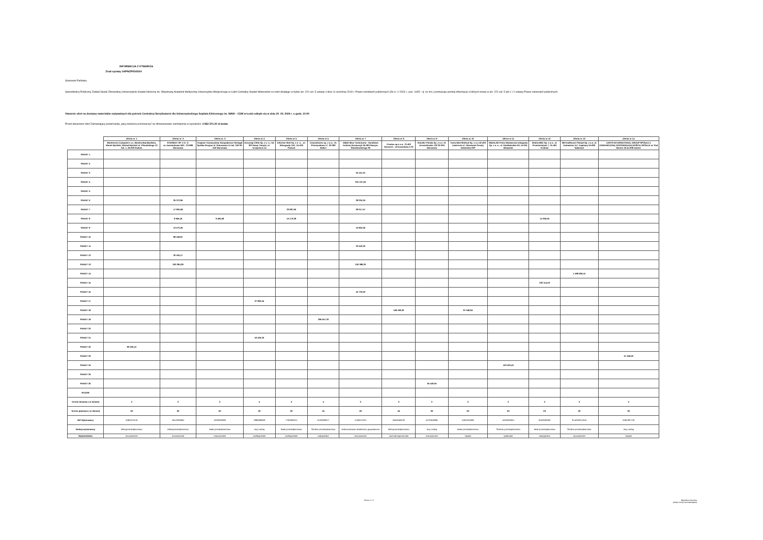INFORMACJA Z OTWARCIA
Znak sprawy 14/PN/ZP/D/2024
Szanowni Państwo,
Samodzielny Publiczny Zakład Opieki Zdrowotnej Uniwersytecki Szpital Kliniczny im. Wojskowej Akademii Medycznej Uniwersytetu Medycznego w Łodzi Centralny Szpital Weteranów w Łodzi działając w trybie art. 222 ust. 5 ustawy z dnia 11 września 2019 r. Prawo zamówień publicznych (Dz.U. z 2023 r., poz. 1605 – tj. ze zm.) przekazuje poniżej informacje o których mowa w art. 222 ust. 5 pkt 1 i 2 ustawy Prawo zamowień publicznych.
Otwarcie ofert na dostawy materiałów zużywalnych dla potrzeb Centralnej Sterylizatorni dla Uniwersyteckiego Szpitala Klinicznego im. WAM – CSW w Łodzi odbyło się w dniu 20 .03. 2024 r. o godz. 10:00
Przed otwarciem ofert Zamawiający podał kwotę, jaką zamierza przeznaczyć na sfinansowanie zamówienia w wysokości: 3 852 571,00 zł brutto
| | Oferta nr. 1 | Oferta nr. 2 | Oferta nr. 3 | Oferta nr 4 | Oferta nr 5 | Oferta nr 6 | Oferta nr 7 | Oferta nr 8 | Oferta nr 9 | Oferta nr 10 | Oferta nr 11 | Oferta nr 12 | Oferta nr 13 | Oferta nr 14 |
| --- | --- | --- | --- | --- | --- | --- | --- | --- | --- | --- | --- | --- | --- | --- |
| | Marktronic Computers s.c. Monika Maj-Myślicka, Marek Myślicki, Michał Myślicki ul. Piłsudskiego 13 lok. 1, 26-600 Radom | STERIGAT SP. Z O. O. uL.Zaściankowa 50/1 , 02-989 Warszawa | Krajowe Towarzystwo Gospodarcze Semigat Spółka Akcyjna ul. Ratuszowa 11 lok. 318 03-450 Warszawa | Aesculap Chifa Sp. z o. o.; 64-300 Nowy Tomyśl, ul. Tysiąclecia 14 | Informer Med Sp. z o. o. ; ul. Winogrady 118 ; 61-626 Poznań | Consultronix sp. z o.o.; Ul. Przemysłowa 17, 32-083 Balice | AMED Biuo Techniczno - Handlowe Andrzej Abramczyk 05-090 Raszyn, Słowikowskiego 39 | Creatus sp.z o.o. 70-402 Szczecin , ul.Kaszubska 17/2 | Schulke Polska Sp. z o.o. Al. Jerozolimskie 132 02-305 Warszawa | Trans-Med Medical Sp. z o.o 42-400 Zawiercie ul. Obrońców Poczty Gdańskiej 20P | MEDILAB Firma Wytwórczo-Usługowa Sp. z o. o., ul. Niedźwiedzia 60, 15-531 Białystok | Media-MED Sp. z o.o., ul. Promienistych 7, 31-481 Kraków | 3M Healthcare Poland Sp. z o.o. al. Katowicka 117, Kajetany 05-830 Nadarzyn | ZARYS INTERNATIONAL GROUP SPÓŁKA Z OGRANICZONĄ ODPOWIEDZIALNOŚCIĄ SPÓŁKA ul. Pod Borem 18 41-808 Zabrze |
| PAKIET 1 | | | | | | | | | | | | | | |
| PAKIET 2 | | | | | | | | | | | | | | |
| PAKIET 3 | | | | | | | 34 131,31 | | | | | | | |
| PAKIET 4 | | | | | | | 301 137,66 | | | | | | | |
| PAKIET 5 | | | | | | | | | | | | | | |
| PAKIET 6 | | 35 372,95 | | | | | 28 024,34 | | | | | | | |
| PAKIET 7 | | 17 905,68 | | | 23 987,95 | | 29 017,57 | | | | | | | |
| PAKIET 8 | | 8 845,46 | 9 484,69 | | 15 173,28 | | | | | | | 14 356,66 | | |
| PAKIET 9 | | 13 670,26 | | | | | 10 863,36 | | | | | | | |
| PAKIET 10 | | 89 448,97 | | | | | | | | | | | | |
| PAKIET 11 | | | | | | | 23 542,20 | | | | | | | |
| PAKIET 12 | | 30 434,17 | | | | | | | | | | | | |
| PAKIET 13 | | 263 294,29 | | | | | 242 088,30 | | | | | | | |
| PAKIET 14 | | | | | | | | | | | | | 1 588 686,41 | |
| PAKIET 15 | | | | | | | | | | | | 222 114,53 | | |
| PAKIET 16 | | | | | | | 42 703,63 | | | | | | | |
| PAKIET 17 | | | | 37 892,45 | | | | | | | | | | |
| PAKIET 18 | | | | | | | | 159 408,00 | | 97 548,84 | | | | |
| PAKIET 19 | | | | | | 296 557,20 | | | | | | | | |
| PAKIET 20 | | | | | | | | | | | | | | |
| PAKIET 21 | | | | 53 426,30 | | | | | | | | | | |
| PAKIET 22 | 80 250,12 | | | | | | | | | | | | | |
| PAKIET 23 | | | | | | | | | | | | | | 57 558,60 |
| PAKIET 24 | | | | | | | | | | | 163 420,42 | | | |
| PAKIET 25 | | | | | | | | | | | | | | |
| PAKIET 26 | | | | | | | | | 65 418,55 | | | | | |
| RAZEM | | | | | | | | | | | | | | |
| Termin dostawy ( w dniach) | 2 | 2 | 2 | 4 | 2 | 4 | 3 | 3 | 2 | 2 | 2 | 2 | 2 | 2 |
| Termin płatności ( w dniach) | 60 | 60 | 60 | 60 | 60 | 45 | 60 | 45 | 60 | 60 | 60 | 60 | 60 | 60 |
| NIP Wykonawcy | 9482575145 | 9512295960 | 5230302999 | 7880008829 | 7792099241 | 5130286977 | 1130017531 | 9552568128 | 5270010985 | 5262461868 | 5420202664 | 9452062062 | PL5252914245 | 6481997718 |
| Rodzaj wykonawcy | Mikroprzedsiębiorstwo | Mikroprzedsiębiorstwo | Małe przedsiębiorstwo | Inny rodzaj | Małe przedsiębiorstwo | Średnie przedsiębiorstwo | Jednoosobowa działalność gospodarcza | Mikroprzedsiębiorstwo | Inny rodzaj | Małe przedsiębiorstwo | Średnie przedsiębiorstwo | Małe przedsiębiorstwo | Średnie przedsiębiorstwo | Inny rodzaj |
| Województwo | mazowieckie | mazowieckie | mazowieckie | wielkopolskie | wielkopolskie | małopolskie | mazowieckie | zachodniopomorskie | mazowieckie | śląskie | podlaskie | małopolskie | mazowieckie | śląskie |
Strona 1 z 2 Magdalena Sawicka
(podpis osoby sporządzającej)